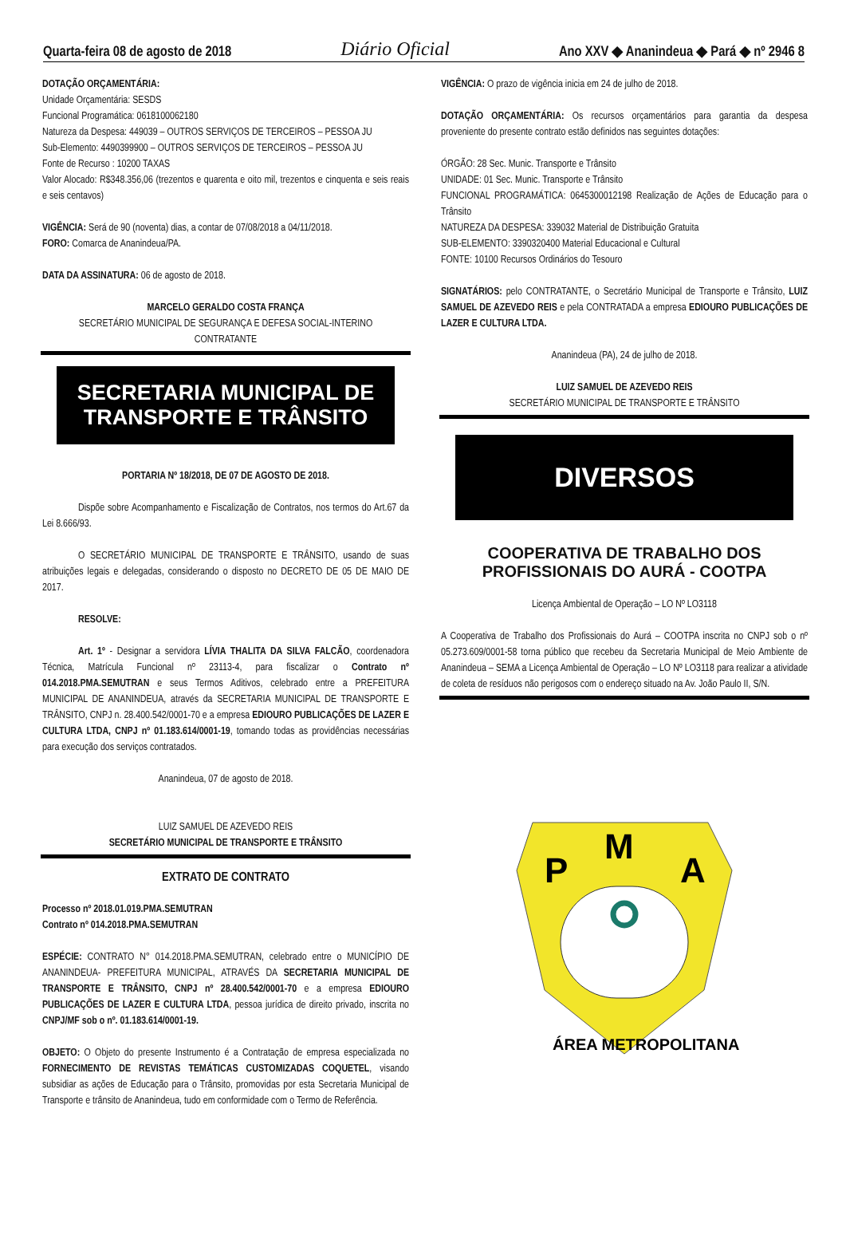Quarta-feira 08 de agosto de 2018 Diário Oficial Ano XXV ◆ Ananindeua ◆ Pará ◆ nº 2946 8
DOTAÇÃO ORÇAMENTÁRIA:
Unidade Orçamentária: SESDS
Funcional Programática: 0618100062180
Natureza da Despesa: 449039 – OUTROS SERVIÇOS DE TERCEIROS – PESSOA JU
Sub-Elemento: 4490399900 – OUTROS SERVIÇOS DE TERCEIROS – PESSOA JU
Fonte de Recurso : 10200 TAXAS
Valor Alocado: R$348.356,06 (trezentos e quarenta e oito mil, trezentos e cinquenta e seis reais e seis centavos)
VIGÊNCIA: Será de 90 (noventa) dias, a contar de 07/08/2018 a 04/11/2018.
FORO: Comarca de Ananindeua/PA.
DATA DA ASSINATURA: 06 de agosto de 2018.
MARCELO GERALDO COSTA FRANÇA
SECRETÁRIO MUNICIPAL DE SEGURANÇA E DEFESA SOCIAL-INTERINO
CONTRATANTE
SECRETARIA MUNICIPAL DE
TRANSPORTE E TRÂNSITO
PORTARIA Nº 18/2018, DE 07 DE AGOSTO DE 2018.
Dispõe sobre Acompanhamento e Fiscalização de Contratos, nos termos do Art.67 da Lei 8.666/93.
O SECRETÁRIO MUNICIPAL DE TRANSPORTE E TRÂNSITO, usando de suas atribuições legais e delegadas, considerando o disposto no DECRETO DE 05 DE MAIO DE 2017.
RESOLVE:
Art. 1º - Designar a servidora LÍVIA THALITA DA SILVA FALCÃO, coordenadora Técnica, Matrícula Funcional nº 23113-4, para fiscalizar o Contrato nº 014.2018.PMA.SEMUTRAN e seus Termos Aditivos, celebrado entre a PREFEITURA MUNICIPAL DE ANANINDEUA, através da SECRETARIA MUNICIPAL DE TRANSPORTE E TRÂNSITO, CNPJ n. 28.400.542/0001-70 e a empresa EDIOURO PUBLICAÇÕES DE LAZER E CULTURA LTDA, CNPJ nº 01.183.614/0001-19, tomando todas as providências necessárias para execução dos serviços contratados.
Ananindeua, 07 de agosto de 2018.
LUIZ SAMUEL DE AZEVEDO REIS
SECRETÁRIO MUNICIPAL DE TRANSPORTE E TRÂNSITO
EXTRATO DE CONTRATO
Processo nº 2018.01.019.PMA.SEMUTRAN
Contrato nº 014.2018.PMA.SEMUTRAN
ESPÉCIE: CONTRATO N° 014.2018.PMA.SEMUTRAN, celebrado entre o MUNICÍPIO DE ANANINDEUA- PREFEITURA MUNICIPAL, ATRAVÉS DA SECRETARIA MUNICIPAL DE TRANSPORTE E TRÂNSITO, CNPJ nº 28.400.542/0001-70 e a empresa EDIOURO PUBLICAÇÕES DE LAZER E CULTURA LTDA, pessoa jurídica de direito privado, inscrita no CNPJ/MF sob o nº. 01.183.614/0001-19.
OBJETO: O Objeto do presente Instrumento é a Contratação de empresa especializada no FORNECIMENTO DE REVISTAS TEMÁTICAS CUSTOMIZADAS COQUETEL, visando subsidiar as ações de Educação para o Trânsito, promovidas por esta Secretaria Municipal de Transporte e trânsito de Ananindeua, tudo em conformidade com o Termo de Referência.
VIGÊNCIA: O prazo de vigência inicia em 24 de julho de 2018.
DOTAÇÃO ORÇAMENTÁRIA: Os recursos orçamentários para garantia da despesa proveniente do presente contrato estão definidos nas seguintes dotações:
ÓRGÃO: 28 Sec. Munic. Transporte e Trânsito
UNIDADE: 01 Sec. Munic. Transporte e Trânsito
FUNCIONAL PROGRAMÁTICA: 0645300012198 Realização de Ações de Educação para o Trânsito
NATUREZA DA DESPESA: 339032 Material de Distribuição Gratuita
SUB-ELEMENTO: 3390320400 Material Educacional e Cultural
FONTE: 10100 Recursos Ordinários do Tesouro
SIGNATÁRIOS: pelo CONTRATANTE, o Secretário Municipal de Transporte e Trânsito, LUIZ SAMUEL DE AZEVEDO REIS e pela CONTRATADA a empresa EDIOURO PUBLICAÇÕES DE LAZER E CULTURA LTDA.
Ananindeua (PA), 24 de julho de 2018.
LUIZ SAMUEL DE AZEVEDO REIS
SECRETÁRIO MUNICIPAL DE TRANSPORTE E TRÂNSITO
DIVERSOS
COOPERATIVA DE TRABALHO DOS
PROFISSIONAIS DO AURÁ - COOTPA
Licença Ambiental de Operação – LO Nº LO3118
A Cooperativa de Trabalho dos Profissionais do Aurá – COOTPA inscrita no CNPJ sob o nº 05.273.609/0001-58 torna público que recebeu da Secretaria Municipal de Meio Ambiente de Ananindeua – SEMA a Licença Ambiental de Operação – LO Nº LO3118 para realizar a atividade de coleta de resíduos não perigosos com o endereço situado na Av. João Paulo II, S/N.
P
M
A
ÁREA METROPOLITANA